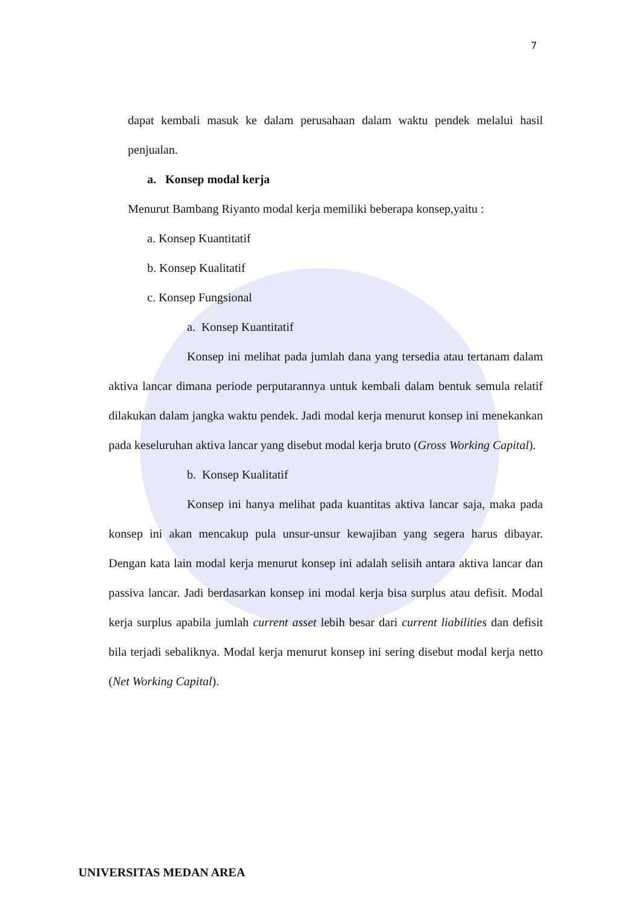7
dapat kembali masuk ke dalam perusahaan dalam waktu pendek melalui hasil penjualan.
a. Konsep modal kerja
Menurut Bambang Riyanto modal kerja memiliki beberapa konsep,yaitu :
a. Konsep Kuantitatif
b. Konsep Kualitatif
c. Konsep Fungsional
a. Konsep Kuantitatif
Konsep ini melihat pada jumlah dana yang tersedia atau tertanam dalam aktiva lancar dimana periode perputarannya untuk kembali dalam bentuk semula relatif dilakukan dalam jangka waktu pendek. Jadi modal kerja menurut konsep ini menekankan pada keseluruhan aktiva lancar yang disebut modal kerja bruto (Gross Working Capital).
b. Konsep Kualitatif
Konsep ini hanya melihat pada kuantitas aktiva lancar saja, maka pada konsep ini akan mencakup pula unsur-unsur kewajiban yang segera harus dibayar. Dengan kata lain modal kerja menurut konsep ini adalah selisih antara aktiva lancar dan passiva lancar. Jadi berdasarkan konsep ini modal kerja bisa surplus atau defisit. Modal kerja surplus apabila jumlah current asset lebih besar dari current liabilities dan defisit bila terjadi sebaliknya. Modal kerja menurut konsep ini sering disebut modal kerja netto (Net Working Capital).
UNIVERSITAS MEDAN AREA